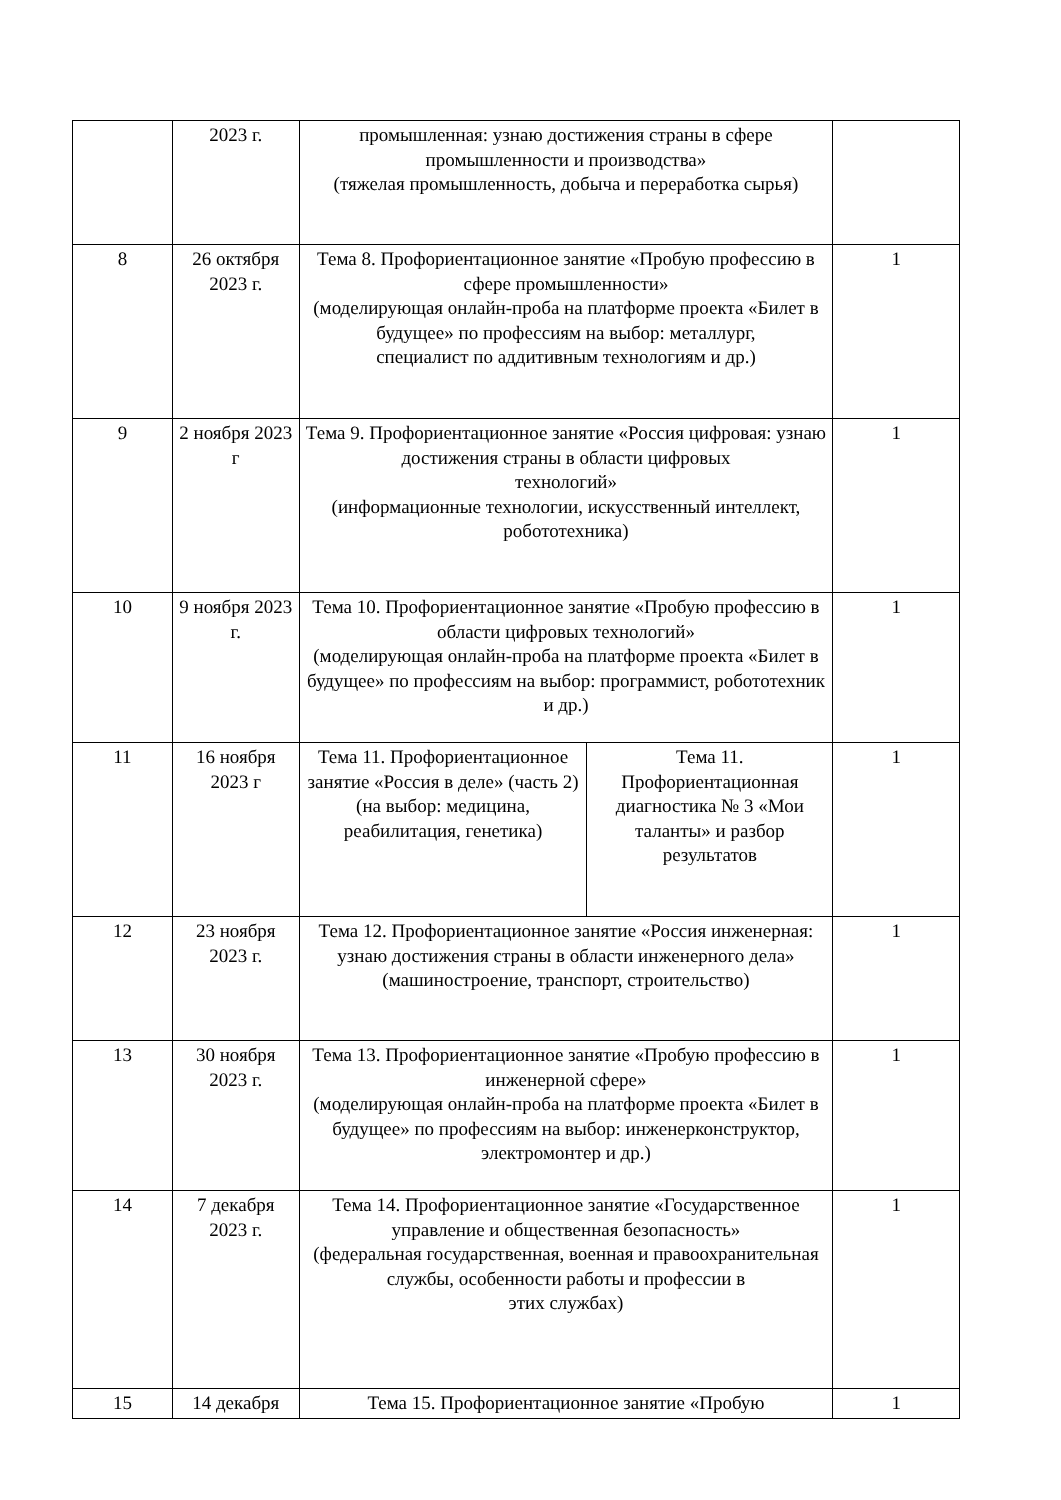| | 2023 г. | промышленная: узнаю достижения страны в сфере промышленности и производства» (тяжелая промышленность, добыча и переработка сырья) | | |
| 8 | 26 октября 2023 г. | Тема 8. Профориентационное занятие «Пробую профессию в сфере промышленности» (моделирующая онлайн-проба на платформе проекта «Билет в будущее» по профессиям на выбор: металлург, специалист по аддитивным технологиям и др.) | | 1 |
| 9 | 2 ноября 2023 г | Тема 9. Профориентационное занятие «Россия цифровая: узнаю достижения страны в области цифровых технологий» (информационные технологии, искусственный интеллект, робототехника) | | 1 |
| 10 | 9 ноября 2023 г. | Тема 10. Профориентационное занятие «Пробую профессию в области цифровых технологий» (моделирующая онлайн-проба на платформе проекта «Билет в будущее» по профессиям на выбор: программист, робототехник и др.) | | 1 |
| 11 | 16 ноября 2023 г | Тема 11. Профориентационное занятие «Россия в деле» (часть 2) (на выбор: медицина, реабилитация, генетика) | Тема 11. Профориентационная диагностика № 3 «Мои таланты» и разбор результатов | 1 |
| 12 | 23 ноября 2023 г. | Тема 12. Профориентационное занятие «Россия инженерная: узнаю достижения страны в области инженерного дела» (машиностроение, транспорт, строительство) | | 1 |
| 13 | 30 ноября 2023 г. | Тема 13. Профориентационное занятие «Пробую профессию в инженерной сфере» (моделирующая онлайн-проба на платформе проекта «Билет в будущее» по профессиям на выбор: инженерконструктор, электромонтер и др.) | | 1 |
| 14 | 7 декабря 2023 г. | Тема 14. Профориентационное занятие «Государственное управление и общественная безопасность» (федеральная государственная, военная и правоохранительная службы, особенности работы и профессии в этих службах) | | 1 |
| 15 | 14 декабря | Тема 15. Профориентационное занятие «Пробую | | 1 |